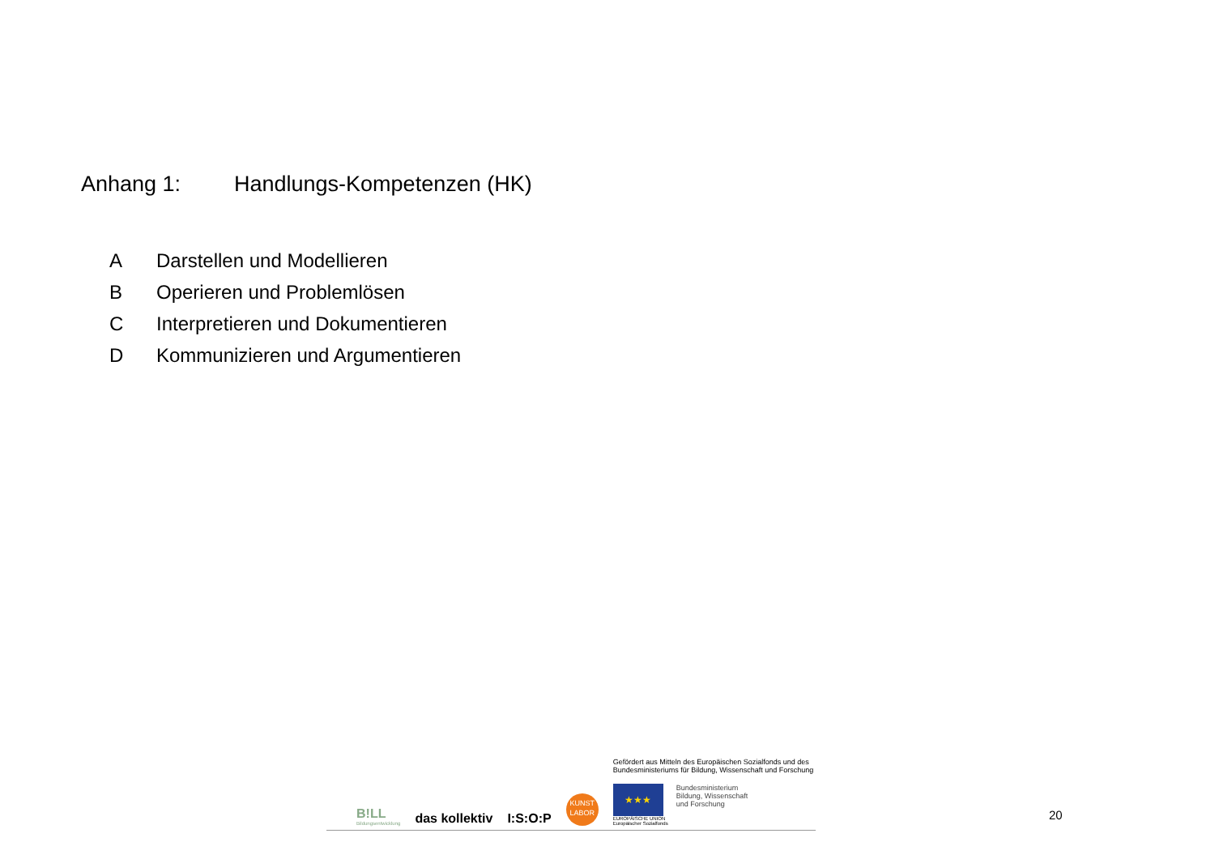Anhang 1: Handlungs-Kompetenzen (HK)
A Darstellen und Modellieren
B Operieren und Problemlösen
C Interpretieren und Dokumentieren
D Kommunizieren und Argumentieren
B!LL
Bildungsentwicklung
das kollektiv
I:S:O:P
KUNST LABOR
Gefördert aus Mitteln des Europäischen Sozialfonds und des
Bundesministeriums für Bildung, Wissenschaft und Forschung
★★★
EUROPÄISCHE UNION
Europäischer Sozialfonds
Bundesministerium
Bildung, Wissenschaft
und Forschung
20